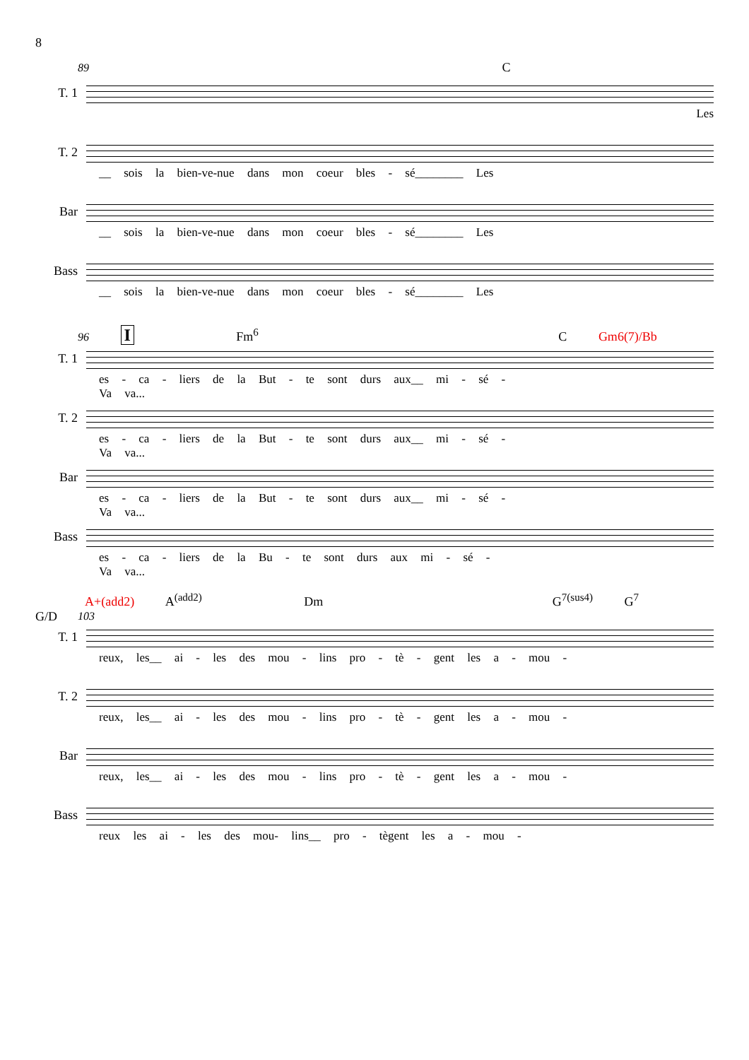8
89 C
T. 1
Les
T. 2
__ sois la bien-ve-nue dans mon coeur bles - sé________ Les
Bar
__ sois la bien-ve-nue dans mon coeur bles - sé________ Les
Bass
__ sois la bien-ve-nue dans mon coeur bles - sé________ Les
96 I Fm<sup>6</sup> C Gm6(7)/Bb
T. 1
es - ca - liers de la But - te sont durs aux__ mi - sé -
Va va...
T. 2
es - ca - liers de la But - te sont durs aux__ mi - sé -
Va va...
Bar
es - ca - liers de la But - te sont durs aux__ mi - sé -
Va va...
Bass
es - ca - liers de la Bu - te sont durs aux mi - sé -
Va va...
A+(add2) A<sup>(add2)</sup> Dm G<sup>7(sus4)</sup> G<sup>7</sup> G/D
103
T. 1
reux, les__ ai - les des mou - lins pro - tè - gent les a - mou -
T. 2
reux, les__ ai - les des mou - lins pro - tè - gent les a - mou -
Bar
reux, les__ ai - les des mou - lins pro - tè - gent les a - mou -
Bass
reux les ai - les des mou- lins__ pro - tègent les a - mou -